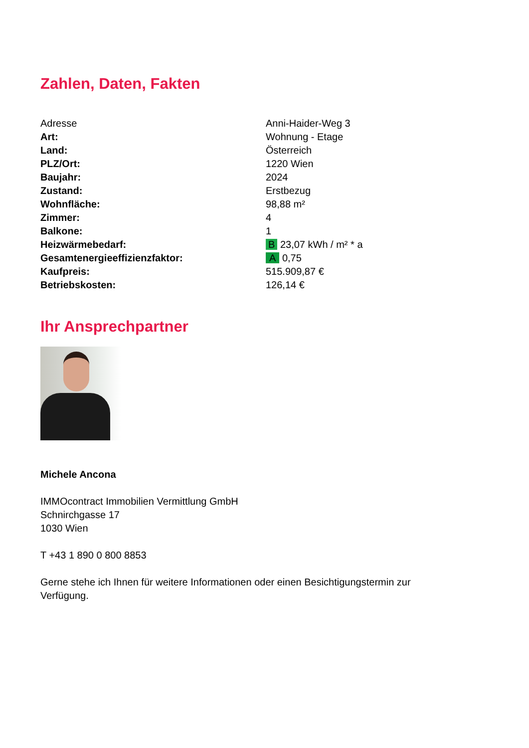Zahlen, Daten, Fakten
| Adresse | Anni-Haider-Weg 3 |
| Art: | Wohnung - Etage |
| Land: | Österreich |
| PLZ/Ort: | 1220 Wien |
| Baujahr: | 2024 |
| Zustand: | Erstbezug |
| Wohnfläche: | 98,88 m² |
| Zimmer: | 4 |
| Balkone: | 1 |
| Heizwärmebedarf: | B 23,07 kWh / m² * a |
| Gesamtenergieeffizienzfaktor: | A 0,75 |
| Kaufpreis: | 515.909,87 € |
| Betriebskosten: | 126,14 € |
Ihr Ansprechpartner
Michele Ancona
IMMOcontract Immobilien Vermittlung GmbH
Schnirchgasse 17
1030 Wien
T +43 1 890 0 800 8853
Gerne stehe ich Ihnen für weitere Informationen oder einen Besichtigungstermin zur Verfügung.